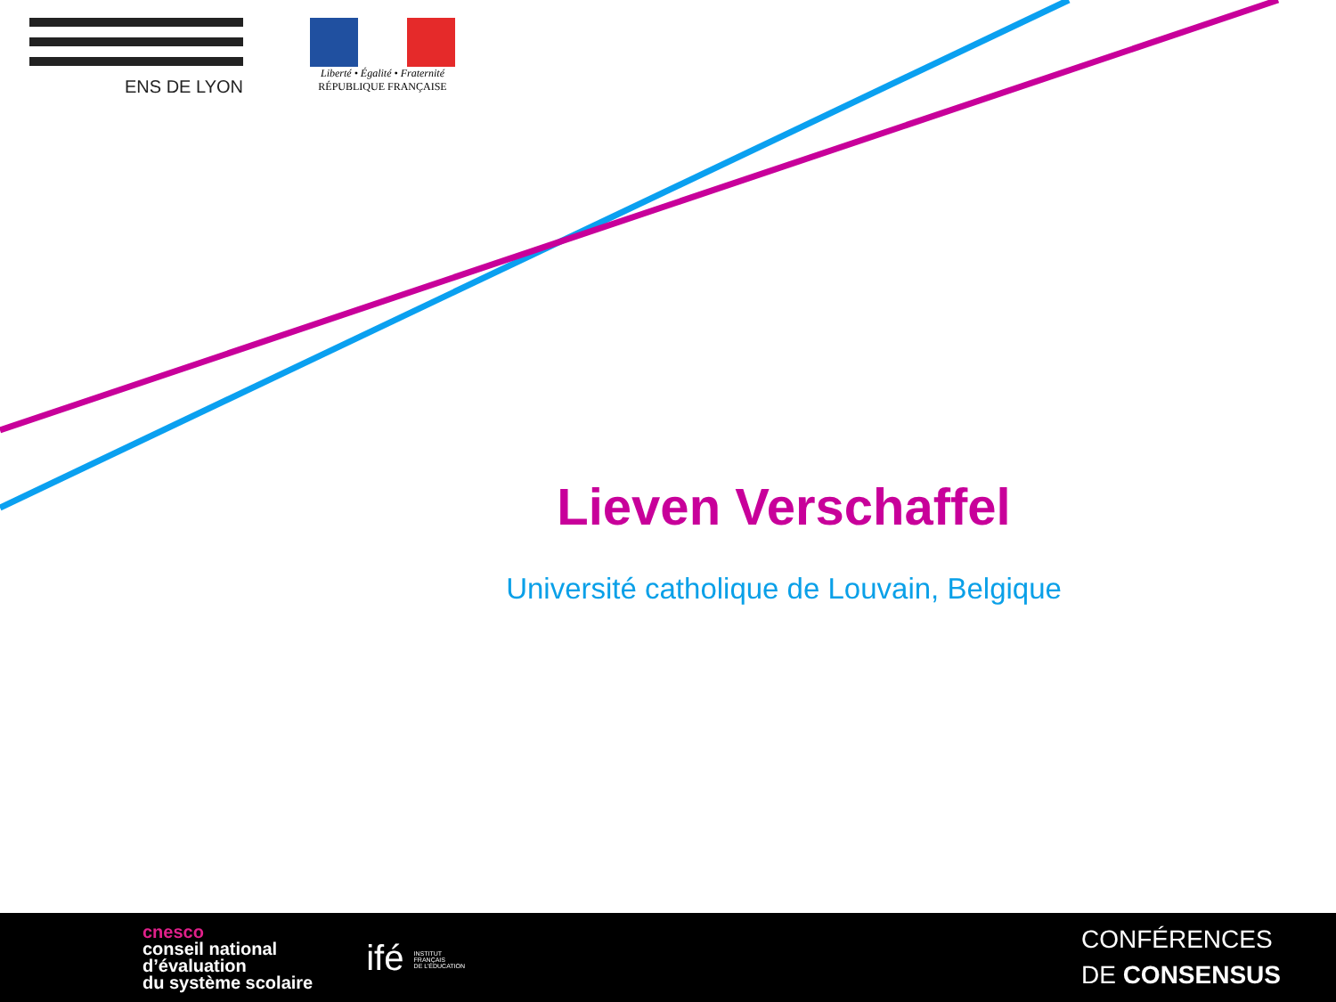ENS DE LYON
Liberté • Égalité • Fraternité
RÉPUBLIQUE FRANÇAISE
Lieven Verschaffel
Université catholique de Louvain, Belgique
cnesco
conseil national
d’évaluation
du système scolaire
ifé INSTITUT
FRANÇAIS
DE L’ÉDUCATION
CONFÉRENCES
DE CONSENSUS